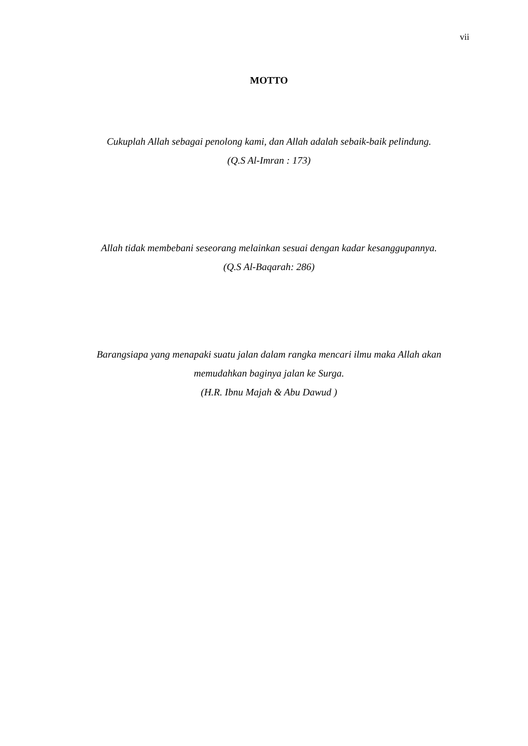vii
MOTTO
Cukuplah Allah sebagai penolong kami, dan Allah adalah sebaik-baik pelindung.
(Q.S Al-Imran : 173)
Allah tidak membebani seseorang melainkan sesuai dengan kadar kesanggupannya.
(Q.S Al-Baqarah: 286)
Barangsiapa yang menapaki suatu jalan dalam rangka mencari ilmu maka Allah akan
memudahkan baginya jalan ke Surga.
(H.R. Ibnu Majah & Abu Dawud )